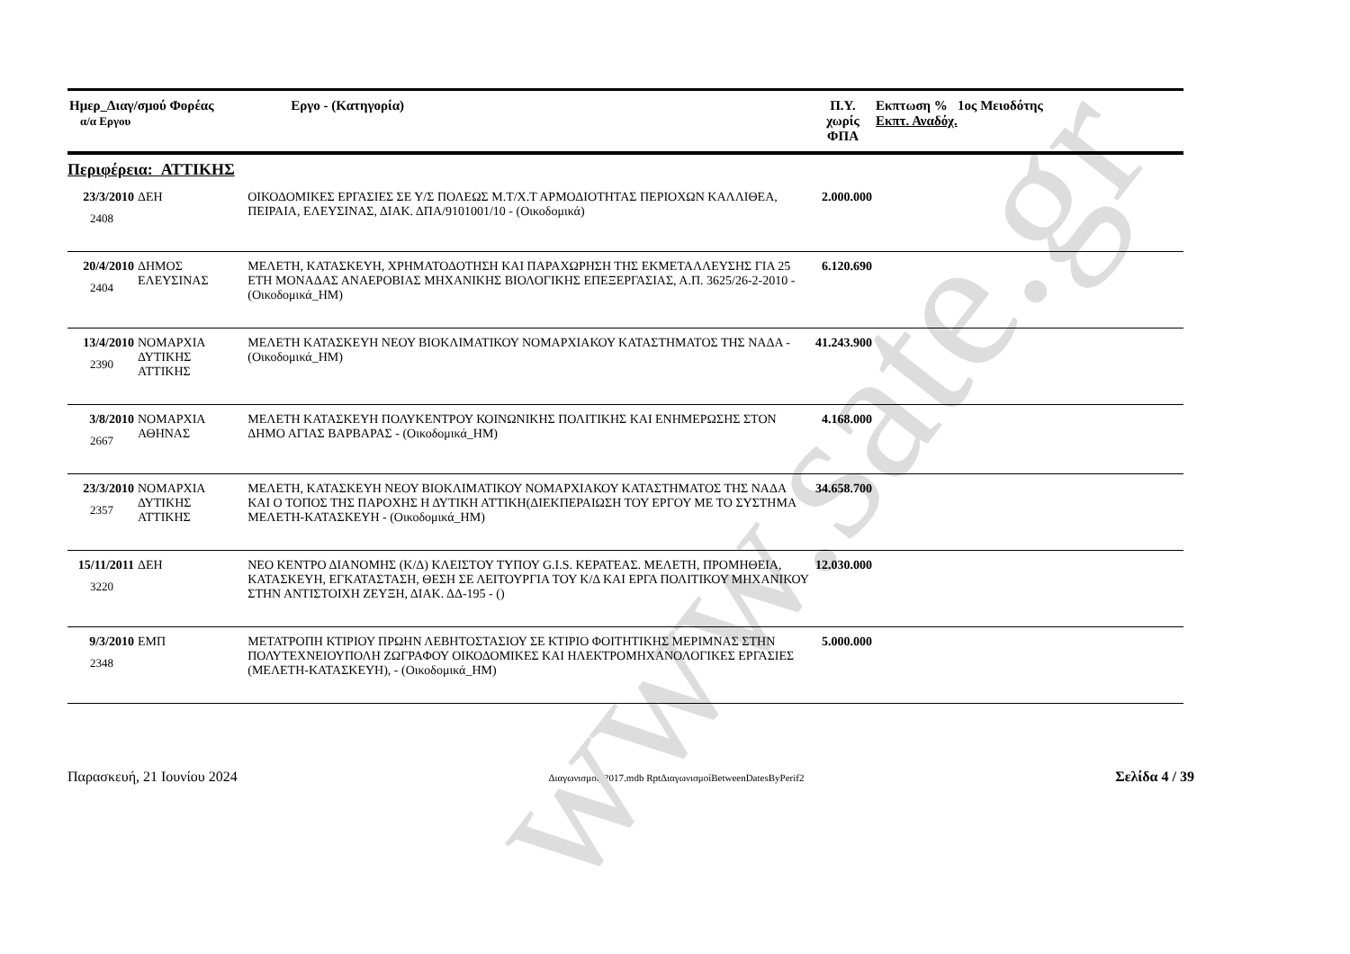www.sate.gr
| Ημερ_Διαγ/σμού Φορέας α/α Εργου | | Εργο - (Κατηγορία) | Π.Υ. χωρίς ΦΠΑ | Εκπτωση % 1ος Μειοδότης Εκπτ. Αναδόχ. |
| --- | --- | --- | --- | --- |
| Περιφέρεια: ΑΤΤΙΚΗΣ | | | | |
| 23/3/2010 2408 | ΔΕΗ | ΟΙΚΟΔΟΜΙΚΕΣ ΕΡΓΑΣΙΕΣ ΣΕ Υ/Σ ΠΟΛΕΩΣ Μ.Τ/Χ.Τ ΑΡΜΟΔΙΟΤΗΤΑΣ ΠΕΡΙΟΧΩΝ ΚΑΛΛΙΘΕΑ, ΠΕΙΡΑΙΑ, ΕΛΕΥΣΙΝΑΣ, ΔΙΑΚ. ΔΠΑ/9101001/10 - (Οικοδομικά) | 2.000.000 | |
| 20/4/2010 2404 | ΔΗΜΟΣ ΕΛΕΥΣΙΝΑΣ | ΜΕΛΕΤΗ, ΚΑΤΑΣΚΕΥΗ, ΧΡΗΜΑΤΟΔΟΤΗΣΗ ΚΑΙ ΠΑΡΑΧΩΡΗΣΗ ΤΗΣ ΕΚΜΕΤΑΛΛΕΥΣΗΣ ΓΙΑ 25 ΕΤΗ ΜΟΝΑΔΑΣ ΑΝΑΕΡΟΒΙΑΣ ΜΗΧΑΝΙΚΗΣ ΒΙΟΛΟΓΙΚΗΣ ΕΠΕΞΕΡΓΑΣΙΑΣ, Α.Π. 3625/26-2-2010 - (Οικοδομικά_ΗΜ) | 6.120.690 | |
| 13/4/2010 2390 | ΝΟΜΑΡΧΙΑ ΔΥΤΙΚΗΣ ΑΤΤΙΚΗΣ | ΜΕΛΕΤΗ ΚΑΤΑΣΚΕΥΗ ΝΕΟΥ ΒΙΟΚΛΙΜΑΤΙΚΟΥ ΝΟΜΑΡΧΙΑΚΟΥ ΚΑΤΑΣΤΗΜΑΤΟΣ ΤΗΣ ΝΑΔΑ - (Οικοδομικά_ΗΜ) | 41.243.900 | |
| 3/8/2010 2667 | ΝΟΜΑΡΧΙΑ ΑΘΗΝΑΣ | ΜΕΛΕΤΗ ΚΑΤΑΣΚΕΥΗ ΠΟΛΥΚΕΝΤΡΟΥ ΚΟΙΝΩΝΙΚΗΣ ΠΟΛΙΤΙΚΗΣ ΚΑΙ ΕΝΗΜΕΡΩΣΗΣ ΣΤΟΝ ΔΗΜΟ ΑΓΙΑΣ ΒΑΡΒΑΡΑΣ - (Οικοδομικά_ΗΜ) | 4.168.000 | |
| 23/3/2010 2357 | ΝΟΜΑΡΧΙΑ ΔΥΤΙΚΗΣ ΑΤΤΙΚΗΣ | ΜΕΛΕΤΗ, ΚΑΤΑΣΚΕΥΗ ΝΕΟΥ ΒΙΟΚΛΙΜΑΤΙΚΟΥ ΝΟΜΑΡΧΙΑΚΟΥ ΚΑΤΑΣΤΗΜΑΤΟΣ ΤΗΣ ΝΑΔΑ ΚΑΙ Ο ΤΟΠΟΣ ΤΗΣ ΠΑΡΟΧΗΣ Η ΔΥΤΙΚΗ ΑΤΤΙΚΗ(ΔΙΕΚΠΕΡΑΙΩΣΗ ΤΟΥ ΕΡΓΟΥ ΜΕ ΤΟ ΣΥΣΤΗΜΑ ΜΕΛΕΤΗ-ΚΑΤΑΣΚΕΥΗ - (Οικοδομικά_ΗΜ) | 34.658.700 | |
| 15/11/2011 3220 | ΔΕΗ | ΝΕΟ ΚΕΝΤΡΟ ΔΙΑΝΟΜΗΣ (Κ/Δ) ΚΛΕΙΣΤΟΥ ΤΥΠΟΥ G.I.S. ΚΕΡΑΤΕΑΣ. ΜΕΛΕΤΗ, ΠΡΟΜΗΘΕΙΑ, ΚΑΤΑΣΚΕΥΗ, ΕΓΚΑΤΑΣΤΑΣΗ, ΘΕΣΗ ΣΕ ΛΕΙΤΟΥΡΓΙΑ ΤΟΥ Κ/Δ ΚΑΙ ΕΡΓΑ ΠΟΛΙΤΙΚΟΥ ΜΗΧΑΝΙΚΟΥ ΣΤΗΝ ΑΝΤΙΣΤΟΙΧΗ ΖΕΥΞΗ, ΔΙΑΚ. ΔΔ-195 - () | 12.030.000 | |
| 9/3/2010 2348 | ΕΜΠ | ΜΕΤΑΤΡΟΠΗ ΚΤΙΡΙΟΥ ΠΡΩΗΝ ΛΕΒΗΤΟΣΤΑΣΙΟΥ ΣΕ ΚΤΙΡΙΟ ΦΟΙΤΗΤΙΚΗΣ ΜΕΡΙΜΝΑΣ ΣΤΗΝ ΠΟΛΥΤΕΧΝΕΙΟΥΠΟΛΗ ΖΩΓΡΑΦΟΥ ΟΙΚΟΔΟΜΙΚΕΣ ΚΑΙ ΗΛΕΚΤΡΟΜΗΧΑΝΟΛΟΓΙΚΕΣ ΕΡΓΑΣΙΕΣ (ΜΕΛΕΤΗ-ΚΑΤΑΣΚΕΥΗ), - (Οικοδομικά_ΗΜ) | 5.000.000 | |
Παρασκευή, 21 Ιουνίου 2024 Διαγωνισμοί_2017.mdb RptΔιαγωνισμοίBetweenDatesByPerif2 Σελίδα 4 / 39